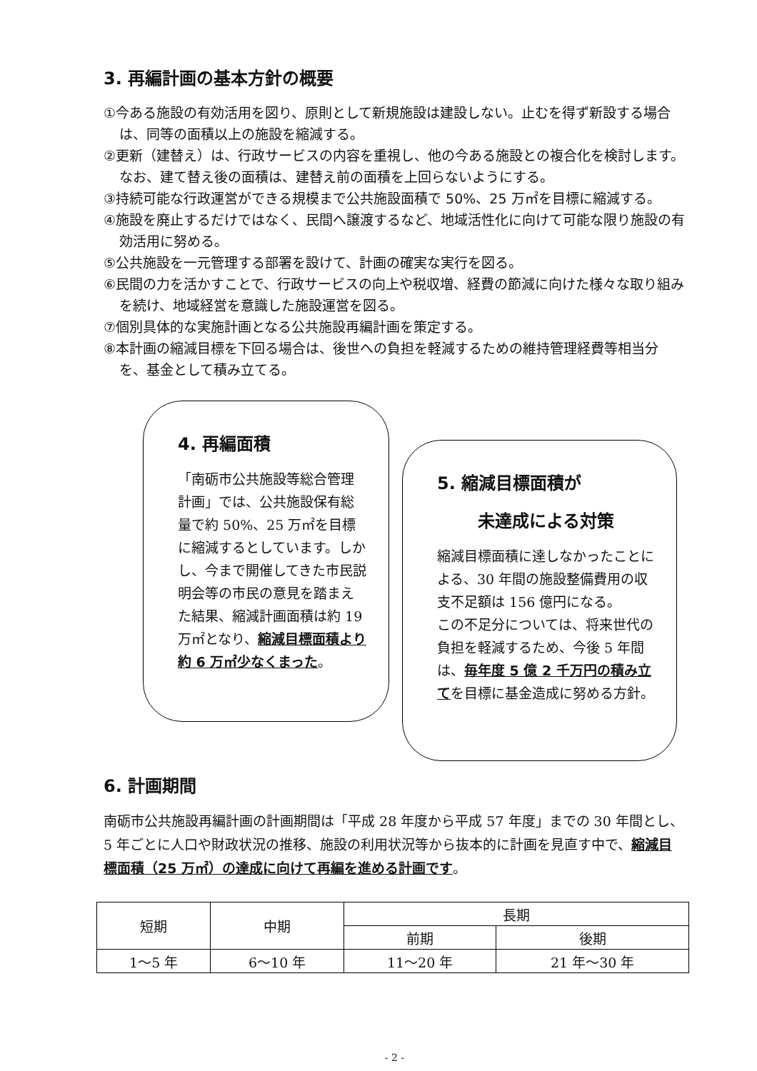3. 再編計画の基本方針の概要
①今ある施設の有効活用を図り、原則として新規施設は建設しない。止むを得ず新設する場合は、同等の面積以上の施設を縮減する。
②更新（建替え）は、行政サービスの内容を重視し、他の今ある施設との複合化を検討します。なお、建て替え後の面積は、建替え前の面積を上回らないようにする。
③持続可能な行政運営ができる規模まで公共施設面積で 50%、25 万㎡を目標に縮減する。
④施設を廃止するだけではなく、民間へ譲渡するなど、地域活性化に向けて可能な限り施設の有効活用に努める。
⑤公共施設を一元管理する部署を設けて、計画の確実な実行を図る。
⑥民間の力を活かすことで、行政サービスの向上や税収増、経費の節減に向けた様々な取り組みを続け、地域経営を意識した施設運営を図る。
⑦個別具体的な実施計画となる公共施設再編計画を策定する。
⑧本計画の縮減目標を下回る場合は、後世への負担を軽減するための維持管理経費等相当分を、基金として積み立てる。
4. 再編面積
「南砺市公共施設等総合管理計画」では、公共施設保有総量で約 50%、25 万㎡を目標に縮減するとしています。しかし、今まで開催してきた市民説明会等の市民の意見を踏まえた結果、縮減計画面積は約 19 万㎡となり、縮減目標面積より約 6 万㎡少なくまった。
5. 縮減目標面積が
未達成による対策
縮減目標面積に達しなかったことによる、30 年間の施設整備費用の収支不足額は 156 億円になる。
この不足分については、将来世代の負担を軽減するため、今後 5 年間は、毎年度 5 億 2 千万円の積み立てを目標に基金造成に努める方針。
6. 計画期間
南砺市公共施設再編計画の計画期間は「平成 28 年度から平成 57 年度」までの 30 年間とし、5 年ごとに人口や財政状況の推移、施設の利用状況等から抜本的に計画を見直す中で、縮減目標面積（25 万㎡）の達成に向けて再編を進める計画です。
| 短期 | 中期 | 長期 | |
| | | 前期 | 後期 |
| 1～5 年 | 6～10 年 | 11～20 年 | 21 年～30 年 |
- 2 -